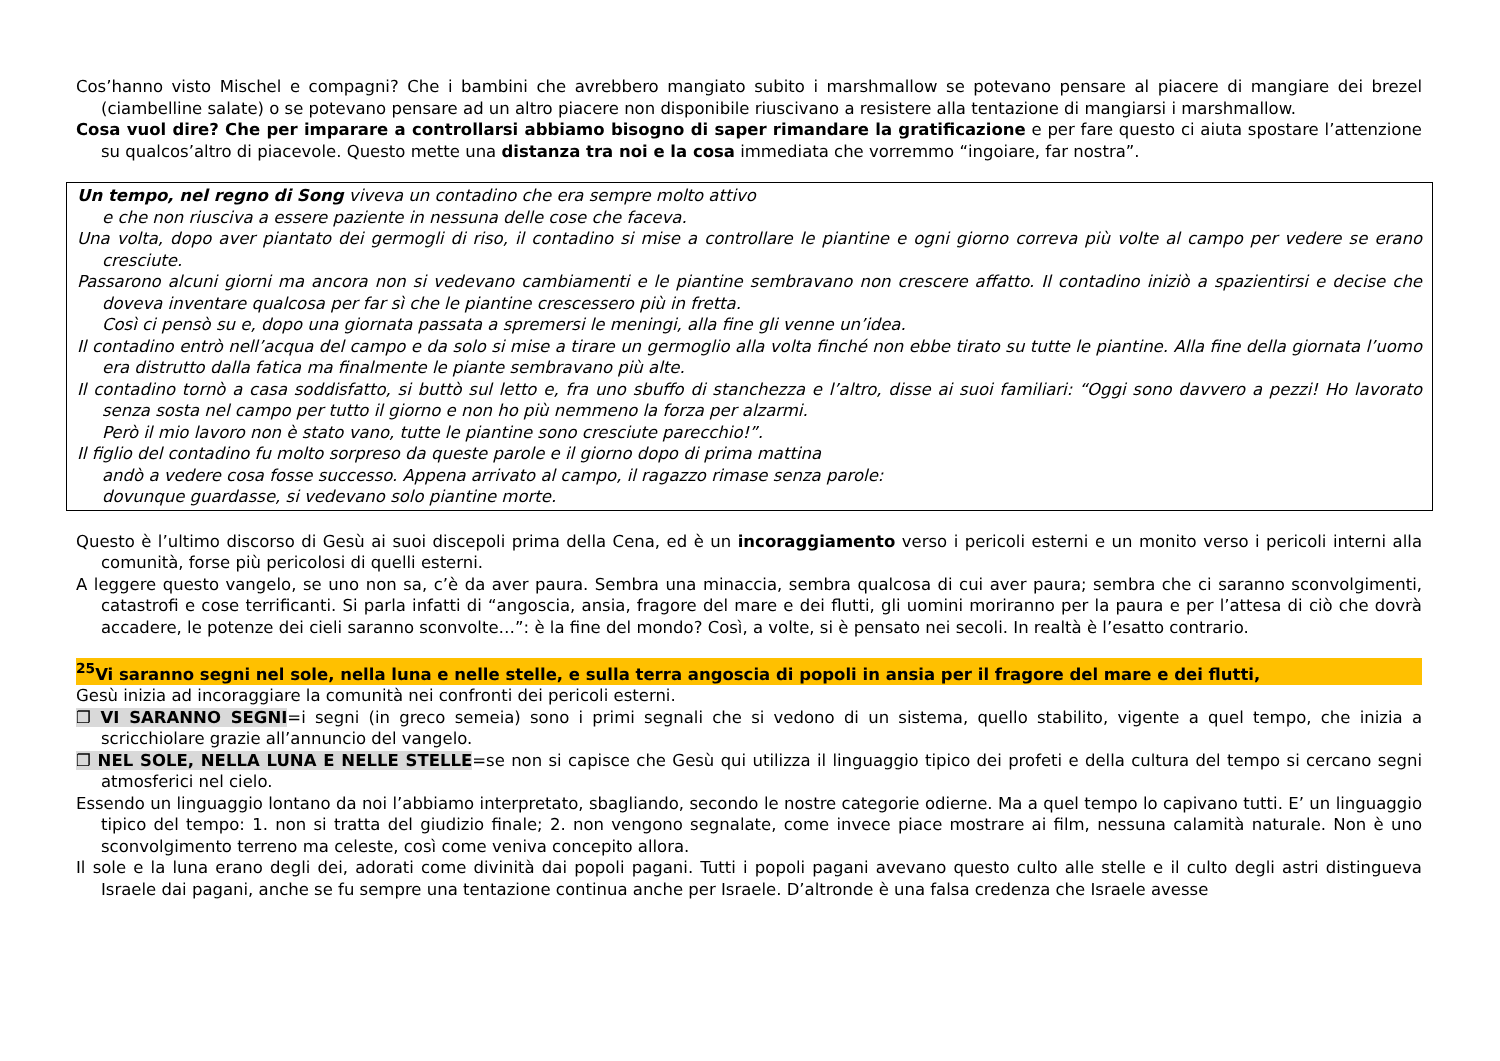Cos’hanno visto Mischel e compagni? Che i bambini che avrebbero mangiato subito i marshmallow se potevano pensare al piacere di mangiare dei brezel (ciambelline salate) o se potevano pensare ad un altro piacere non disponibile riuscivano a resistere alla tentazione di mangiarsi i marshmallow.
Cosa vuol dire? Che per imparare a controllarsi abbiamo bisogno di saper rimandare la gratificazione e per fare questo ci aiuta spostare l’attenzione su qualcos’altro di piacevole. Questo mette una distanza tra noi e la cosa immediata che vorremmo “ingoiare, far nostra”.
Un tempo, nel regno di Song viveva un contadino che era sempre molto attivo
e che non riusciva a essere paziente in nessuna delle cose che faceva.
Una volta, dopo aver piantato dei germogli di riso, il contadino si mise a controllare le piantine e ogni giorno correva più volte al campo per vedere se erano cresciute.
Passarono alcuni giorni ma ancora non si vedevano cambiamenti e le piantine sembravano non crescere affatto. Il contadino iniziò a spazientirsi e decise che doveva inventare qualcosa per far sì che le piantine crescessero più in fretta.
Così ci pensò su e, dopo una giornata passata a spremersi le meningi, alla fine gli venne un’idea.
Il contadino entrò nell’acqua del campo e da solo si mise a tirare un germoglio alla volta finché non ebbe tirato su tutte le piantine. Alla fine della giornata l’uomo era distrutto dalla fatica ma finalmente le piante sembravano più alte.
Il contadino tornò a casa soddisfatto, si buttò sul letto e, fra uno sbuffo di stanchezza e l’altro, disse ai suoi familiari: “Oggi sono davvero a pezzi! Ho lavorato senza sosta nel campo per tutto il giorno e non ho più nemmeno la forza per alzarmi.
Però il mio lavoro non è stato vano, tutte le piantine sono cresciute parecchio!”.
Il figlio del contadino fu molto sorpreso da queste parole e il giorno dopo di prima mattina
andò a vedere cosa fosse successo. Appena arrivato al campo, il ragazzo rimase senza parole:
dovunque guardasse, si vedevano solo piantine morte.
Questo è l’ultimo discorso di Gesù ai suoi discepoli prima della Cena, ed è un incoraggiamento verso i pericoli esterni e un monito verso i pericoli interni alla comunità, forse più pericolosi di quelli esterni.
A leggere questo vangelo, se uno non sa, c’è da aver paura. Sembra una minaccia, sembra qualcosa di cui aver paura; sembra che ci saranno sconvolgimenti, catastrofi e cose terrificanti. Si parla infatti di “angoscia, ansia, fragore del mare e dei flutti, gli uomini moriranno per la paura e per l’attesa di ciò che dovrà accadere, le potenze dei cieli saranno sconvolte…”: è la fine del mondo? Così, a volte, si è pensato nei secoli. In realtà è l’esatto contrario.
<sup>25</sup> Vi saranno segni nel sole, nella luna e nelle stelle, e sulla terra angoscia di popoli in ansia per il fragore del mare e dei flutti,
Gesù inizia ad incoraggiare la comunità nei confronti dei pericoli esterni.
❐ VI SARANNO SEGNI=i segni (in greco semeia) sono i primi segnali che si vedono di un sistema, quello stabilito, vigente a quel tempo, che inizia a scricchiolare grazie all’annuncio del vangelo.
❐ NEL SOLE, NELLA LUNA E NELLE STELLE=se non si capisce che Gesù qui utilizza il linguaggio tipico dei profeti e della cultura del tempo si cercano segni atmosferici nel cielo.
Essendo un linguaggio lontano da noi l’abbiamo interpretato, sbagliando, secondo le nostre categorie odierne. Ma a quel tempo lo capivano tutti. E’ un linguaggio tipico del tempo: 1. non si tratta del giudizio finale; 2. non vengono segnalate, come invece piace mostrare ai film, nessuna calamità naturale. Non è uno sconvolgimento terreno ma celeste, così come veniva concepito allora.
Il sole e la luna erano degli dei, adorati come divinità dai popoli pagani. Tutti i popoli pagani avevano questo culto alle stelle e il culto degli astri distingueva Israele dai pagani, anche se fu sempre una tentazione continua anche per Israele. D’altronde è una falsa credenza che Israele avesse